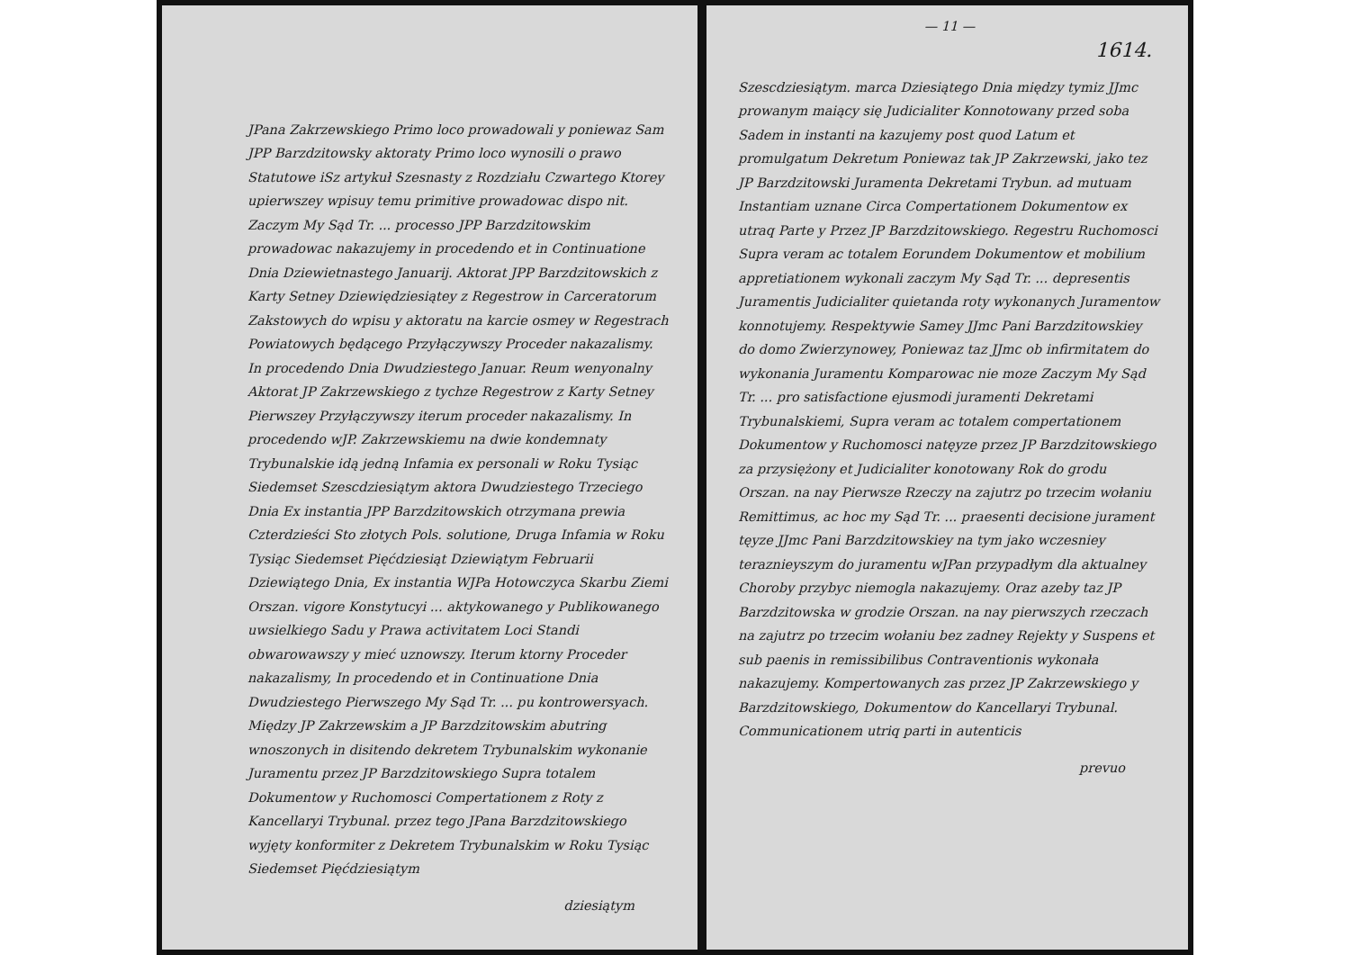JPana Zakrzewskiego Primo loco prowadowali y poniewaz Sam JPP Barzdzitowsky aktoraty Primo loco wynosili o prawo Statutowe iSz artykuł Szesnasty z Rozdziału Czwartego Ktorey upierwszey wpisuy temu primitive prowadowac dispo nit. Zaczym My Sąd Tr. ... processo JPP Barzdzitowskim prowadowac nakazujemy in procedendo et in Continuatione Dnia Dziewietnastego Januarij. Aktorat JPP Barzdzitowskich z Karty Setney Dziewiędziesiątey z Regestrow in Carceratorum Zakstowych do wpisu y aktoratu na karcie osmey w Regestrach Powiatowych będącego Przyłączywszy Proceder nakazalismy. In procedendo Dnia Dwudziestego Januar. Reum wenyonalny Aktorat JP Zakrzewskiego z tychze Regestrow z Karty Setney Pierwszey Przyłączywszy iterum proceder nakazalismy. In procedendo wJP. Zakrzewskiemu na dwie kondemnaty Trybunalskie idą jedną Infamia ex personali w Roku Tysiąc Siedemset Szescdziesiątym aktora Dwudziestego Trzeciego Dnia Ex instantia JPP Barzdzitowskich otrzymana prewia Czterdzieści Sto złotych Pols. solutione, Druga Infamia w Roku Tysiąc Siedemset Pięćdziesiąt Dziewiątym Februarii Dziewiątego Dnia, Ex instantia WJPa Hotowczyca Skarbu Ziemi Orszan. vigore Konstytucyi ... aktykowanego y Publikowanego uwsielkiego Sadu y Prawa activitatem Loci Standi obwarowawszy y mieć uznowszy. Iterum ktorny Proceder nakazalismy, In procedendo et in Continuatione Dnia Dwudziestego Pierwszego My Sąd Tr. ... pu kontrowersyach. Między JP Zakrzewskim a JP Barzdzitowskim abutring wnoszonych in disitendo dekretem Trybunalskim wykonanie Juramentu przez JP Barzdzitowskiego Supra totalem Dokumentow y Ruchomosci Compertationem z Roty z Kancellaryi Trybunal. przez tego JPana Barzdzitowskiego wyjęty konformiter z Dekretem Trybunalskim w Roku Tysiąc Siedemset Pięćdziesiątym
dziesiątym
— 11 —
1614.
Szescdziesiątym. marca Dziesiątego Dnia między tymiz JJmc prowanym maiący się Judicialiter Konnotowany przed soba Sadem in instanti na kazujemy post quod Latum et promulgatum Dekretum Poniewaz tak JP Zakrzewski, jako tez JP Barzdzitowski Juramenta Dekretami Trybun. ad mutuam Instantiam uznane Circa Compertationem Dokumentow ex utraq Parte y Przez JP Barzdzitowskiego. Regestru Ruchomosci Supra veram ac totalem Eorundem Dokumentow et mobilium appretiationem wykonali zaczym My Sąd Tr. ... depresentis Juramentis Judicialiter quietanda roty wykonanych Juramentow konnotujemy. Respektywie Samey JJmc Pani Barzdzitowskiey do domo Zwierzynowey, Poniewaz taz JJmc ob infirmitatem do wykonania Juramentu Komparowac nie moze Zaczym My Sąd Tr. ... pro satisfactione ejusmodi juramenti Dekretami Trybunalskiemi, Supra veram ac totalem compertationem Dokumentow y Ruchomosci natęyze przez JP Barzdzitowskiego za przysiężony et Judicialiter konotowany Rok do grodu Orszan. na nay Pierwsze Rzeczy na zajutrz po trzecim wołaniu Remittimus, ac hoc my Sąd Tr. ... praesenti decisione jurament tęyze JJmc Pani Barzdzitowskiey na tym jako wczesniey teraznieyszym do juramentu wJPan przypadłym dla aktualney Choroby przybyc niemogla nakazujemy. Oraz azeby taz JP Barzdzitowska w grodzie Orszan. na nay pierwszych rzeczach na zajutrz po trzecim wołaniu bez zadney Rejekty y Suspens et sub paenis in remissibilibus Contraventionis wykonała nakazujemy. Kompertowanych zas przez JP Zakrzewskiego y Barzdzitowskiego, Dokumentow do Kancellaryi Trybunal. Communicationem utriq parti in autenticis
prevuo